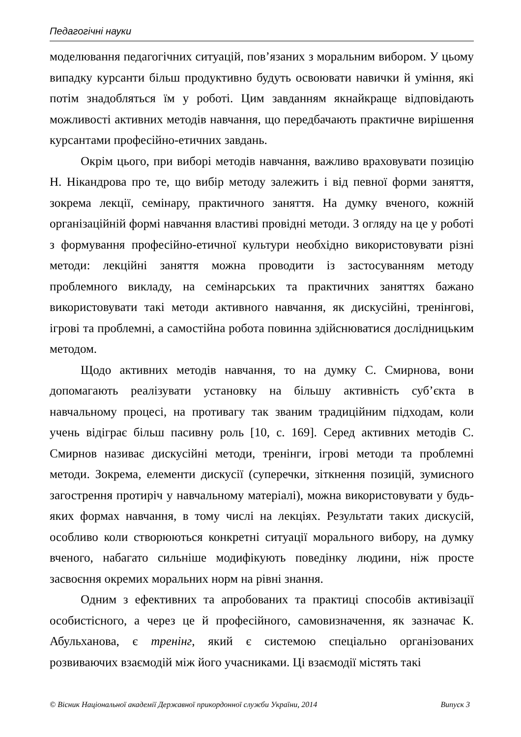Педагогічні науки
моделювання педагогічних ситуацій, пов’язаних з моральним вибором. У цьому випадку курсанти більш продуктивно будуть освоювати навички й уміння, які потім знадобляться їм у роботі. Цим завданням якнайкраще відповідають можливості активних методів навчання, що передбачають практичне вирішення курсантами професійно-етичних завдань.
Окрім цього, при виборі методів навчання, важливо враховувати позицію Н. Нікандрова про те, що вибір методу залежить і від певної форми заняття, зокрема лекції, семінару, практичного заняття. На думку вченого, кожній організаційній формі навчання властиві провідні методи. З огляду на це у роботі з формування професійно-етичної культури необхідно використовувати різні методи: лекційні заняття можна проводити із застосуванням методу проблемного викладу, на семінарських та практичних заняттях бажано використовувати такі методи активного навчання, як дискусійні, тренінгові, ігрові та проблемні, а самостійна робота повинна здійснюватися дослідницьким методом.
Щодо активних методів навчання, то на думку С. Смирнова, вони допомагають реалізувати установку на більшу активність суб’єкта в навчальному процесі, на противагу так званим традиційним підходам, коли учень відіграє більш пасивну роль [10, с. 169]. Серед активних методів С. Смирнов називає дискусійні методи, тренінги, ігрові методи та проблемні методи. Зокрема, елементи дискусії (суперечки, зіткнення позицій, зумисного загострення протиріч у навчальному матеріалі), можна використовувати у будь-яких формах навчання, в тому числі на лекціях. Результати таких дискусій, особливо коли створюються конкретні ситуації морального вибору, на думку вченого, набагато сильніше модифікують поведінку людини, ніж просте засвоєння окремих моральних норм на рівні знання.
Одним з ефективних та апробованих та практиці способів активізації особистісного, а через це й професійного, самовизначення, як зазначає К. Абульханова, є тренінг, який є системою спеціально організованих розвиваючих взаємодій між його учасниками. Ці взаємодії містять такі
© Вісник Національної академії Державної прикордонної служби України, 2014 Випуск 3